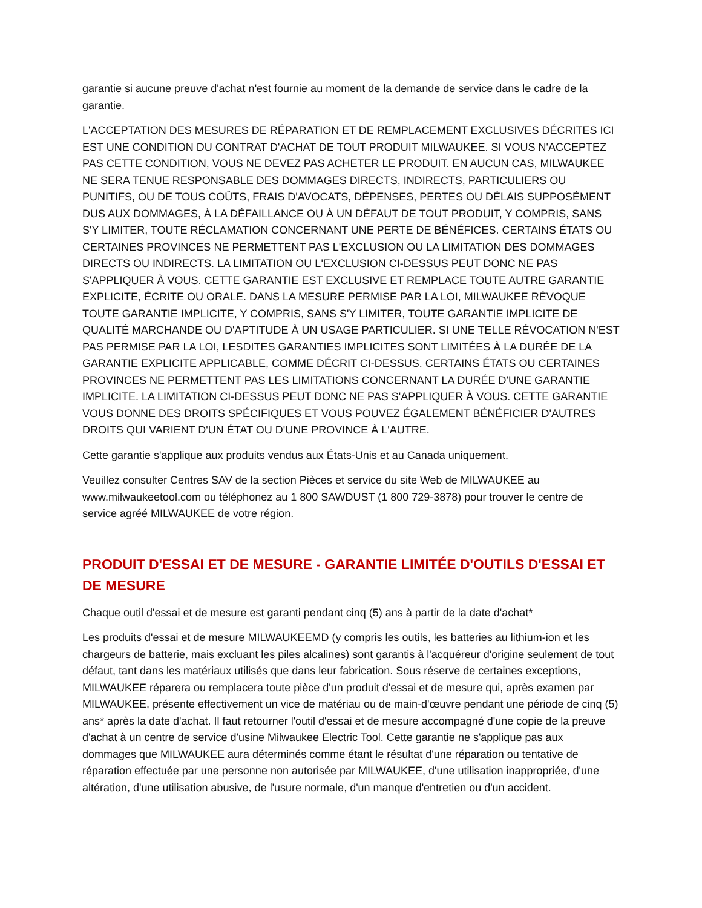garantie si aucune preuve d'achat n'est fournie au moment de la demande de service dans le cadre de la garantie.
L'ACCEPTATION DES MESURES DE RÉPARATION ET DE REMPLACEMENT EXCLUSIVES DÉCRITES ICI EST UNE CONDITION DU CONTRAT D'ACHAT DE TOUT PRODUIT MILWAUKEE. SI VOUS N'ACCEPTEZ PAS CETTE CONDITION, VOUS NE DEVEZ PAS ACHETER LE PRODUIT. EN AUCUN CAS, MILWAUKEE NE SERA TENUE RESPONSABLE DES DOMMAGES DIRECTS, INDIRECTS, PARTICULIERS OU PUNITIFS, OU DE TOUS COÛTS, FRAIS D'AVOCATS, DÉPENSES, PERTES OU DÉLAIS SUPPOSÉMENT DUS AUX DOMMAGES, À LA DÉFAILLANCE OU À UN DÉFAUT DE TOUT PRODUIT, Y COMPRIS, SANS S'Y LIMITER, TOUTE RÉCLAMATION CONCERNANT UNE PERTE DE BÉNÉFICES. CERTAINS ÉTATS OU CERTAINES PROVINCES NE PERMETTENT PAS L'EXCLUSION OU LA LIMITATION DES DOMMAGES DIRECTS OU INDIRECTS. LA LIMITATION OU L'EXCLUSION CI-DESSUS PEUT DONC NE PAS S'APPLIQUER À VOUS. CETTE GARANTIE EST EXCLUSIVE ET REMPLACE TOUTE AUTRE GARANTIE EXPLICITE, ÉCRITE OU ORALE. DANS LA MESURE PERMISE PAR LA LOI, MILWAUKEE RÉVOQUE TOUTE GARANTIE IMPLICITE, Y COMPRIS, SANS S'Y LIMITER, TOUTE GARANTIE IMPLICITE DE QUALITÉ MARCHANDE OU D'APTITUDE À UN USAGE PARTICULIER. SI UNE TELLE RÉVOCATION N'EST PAS PERMISE PAR LA LOI, LESDITES GARANTIES IMPLICITES SONT LIMITÉES À LA DURÉE DE LA GARANTIE EXPLICITE APPLICABLE, COMME DÉCRIT CI-DESSUS. CERTAINS ÉTATS OU CERTAINES PROVINCES NE PERMETTENT PAS LES LIMITATIONS CONCERNANT LA DURÉE D'UNE GARANTIE IMPLICITE. LA LIMITATION CI-DESSUS PEUT DONC NE PAS S'APPLIQUER À VOUS. CETTE GARANTIE VOUS DONNE DES DROITS SPÉCIFIQUES ET VOUS POUVEZ ÉGALEMENT BÉNÉFICIER D'AUTRES DROITS QUI VARIENT D'UN ÉTAT OU D'UNE PROVINCE À L'AUTRE.
Cette garantie s'applique aux produits vendus aux États-Unis et au Canada uniquement.
Veuillez consulter Centres SAV de la section Pièces et service du site Web de MILWAUKEE au www.milwaukeetool.com ou téléphonez au 1 800 SAWDUST (1 800 729-3878) pour trouver le centre de service agréé MILWAUKEE de votre région.
PRODUIT D'ESSAI ET DE MESURE - GARANTIE LIMITÉE D'OUTILS D'ESSAI ET DE MESURE
Chaque outil d'essai et de mesure est garanti pendant cinq (5) ans à partir de la date d'achat*
Les produits d'essai et de mesure MILWAUKEEMD (y compris les outils, les batteries au lithium-ion et les chargeurs de batterie, mais excluant les piles alcalines) sont garantis à l'acquéreur d'origine seulement de tout défaut, tant dans les matériaux utilisés que dans leur fabrication. Sous réserve de certaines exceptions, MILWAUKEE réparera ou remplacera toute pièce d'un produit d'essai et de mesure qui, après examen par MILWAUKEE, présente effectivement un vice de matériau ou de main-d'œuvre pendant une période de cinq (5) ans* après la date d'achat. Il faut retourner l'outil d'essai et de mesure accompagné d'une copie de la preuve d'achat à un centre de service d'usine Milwaukee Electric Tool. Cette garantie ne s'applique pas aux dommages que MILWAUKEE aura déterminés comme étant le résultat d'une réparation ou tentative de réparation effectuée par une personne non autorisée par MILWAUKEE, d'une utilisation inappropriée, d'une altération, d'une utilisation abusive, de l'usure normale, d'un manque d'entretien ou d'un accident.